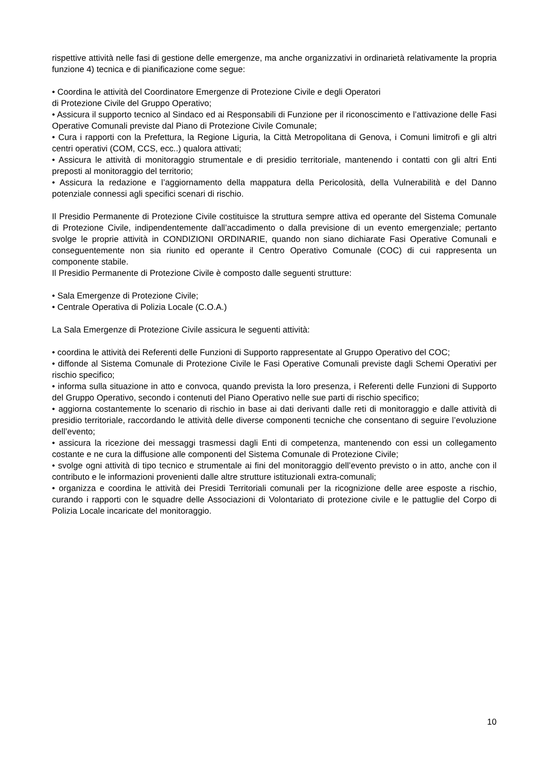rispettive attività nelle fasi di gestione delle emergenze, ma anche organizzativi in ordinarietà relativamente la propria funzione 4) tecnica e di pianificazione come segue:
• Coordina le attività del Coordinatore Emergenze di Protezione Civile e degli Operatori
di Protezione Civile del Gruppo Operativo;
• Assicura il supporto tecnico al Sindaco ed ai Responsabili di Funzione per il riconoscimento e l’attivazione delle Fasi Operative Comunali previste dal Piano di Protezione Civile Comunale;
• Cura i rapporti con la Prefettura, la Regione Liguria, la Città Metropolitana di Genova, i Comuni limitrofi e gli altri centri operativi (COM, CCS, ecc..) qualora attivati;
• Assicura le attività di monitoraggio strumentale e di presidio territoriale, mantenendo i contatti con gli altri Enti preposti al monitoraggio del territorio;
• Assicura la redazione e l’aggiornamento della mappatura della Pericolosità, della Vulnerabilità e del Danno potenziale connessi agli specifici scenari di rischio.
Il Presidio Permanente di Protezione Civile costituisce la struttura sempre attiva ed operante del Sistema Comunale di Protezione Civile, indipendentemente dall’accadimento o dalla previsione di un evento emergenziale; pertanto svolge le proprie attività in CONDIZIONI ORDINARIE, quando non siano dichiarate Fasi Operative Comunali e conseguentemente non sia riunito ed operante il Centro Operativo Comunale (COC) di cui rappresenta un componente stabile.
Il Presidio Permanente di Protezione Civile è composto dalle seguenti strutture:
• Sala Emergenze di Protezione Civile;
• Centrale Operativa di Polizia Locale (C.O.A.)
La Sala Emergenze di Protezione Civile assicura le seguenti attività:
• coordina le attività dei Referenti delle Funzioni di Supporto rappresentate al Gruppo Operativo del COC;
• diffonde al Sistema Comunale di Protezione Civile le Fasi Operative Comunali previste dagli Schemi Operativi per rischio specifico;
• informa sulla situazione in atto e convoca, quando prevista la loro presenza, i Referenti delle Funzioni di Supporto del Gruppo Operativo, secondo i contenuti del Piano Operativo nelle sue parti di rischio specifico;
• aggiorna costantemente lo scenario di rischio in base ai dati derivanti dalle reti di monitoraggio e dalle attività di presidio territoriale, raccordando le attività delle diverse componenti tecniche che consentano di seguire l’evoluzione dell’evento;
• assicura la ricezione dei messaggi trasmessi dagli Enti di competenza, mantenendo con essi un collegamento costante e ne cura la diffusione alle componenti del Sistema Comunale di Protezione Civile;
• svolge ogni attività di tipo tecnico e strumentale ai fini del monitoraggio dell’evento previsto o in atto, anche con il contributo e le informazioni provenienti dalle altre strutture istituzionali extra-comunali;
• organizza e coordina le attività dei Presidi Territoriali comunali per la ricognizione delle aree esposte a rischio, curando i rapporti con le squadre delle Associazioni di Volontariato di protezione civile e le pattuglie del Corpo di Polizia Locale incaricate del monitoraggio.
10